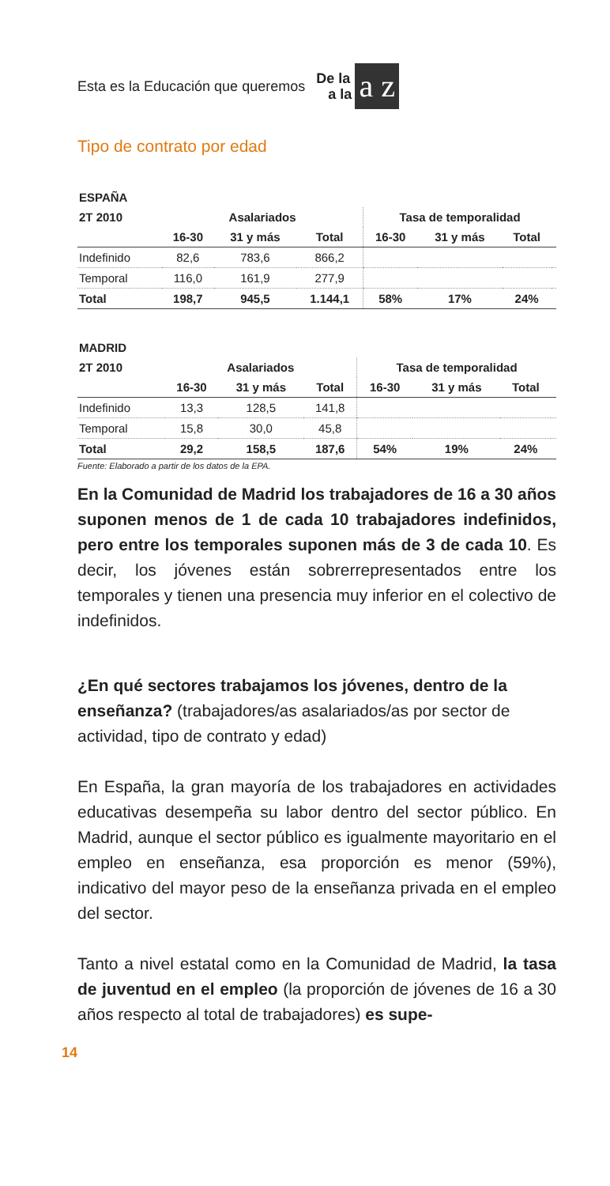Esta es la Educación que queremos De la
a la a z
Tipo de contrato por edad
| ESPAÑA | | | | | | | |
| 2T 2010 | Asalariados | | | Tasa de temporalidad | | | |
| | 16-30 | 31 y más | Total | 16-30 | 31 y más | Total | |
| Indefinido | 82,6 | 783,6 | 866,2 | | | | |
| Temporal | 116,0 | 161,9 | 277,9 | | | | |
| Total | 198,7 | 945,5 | 1.144,1 | 58% | 17% | 24% | |
| MADRID | | | | | | | |
| 2T 2010 | Asalariados | | | Tasa de temporalidad | | | |
| | 16-30 | 31 y más | Total | 16-30 | 31 y más | Total | |
| Indefinido | 13,3 | 128,5 | 141,8 | | | | |
| Temporal | 15,8 | 30,0 | 45,8 | | | | |
| Total | 29,2 | 158,5 | 187,6 | 54% | 19% | 24% | |
Fuente: Elaborado a partir de los datos de la EPA.
En la Comunidad de Madrid los trabajadores de 16 a 30 años suponen menos de 1 de cada 10 trabajadores indefinidos, pero entre los temporales suponen más de 3 de cada 10. Es decir, los jóvenes están sobrerrepresentados entre los temporales y tienen una presencia muy inferior en el colectivo de indefinidos.
¿En qué sectores trabajamos los jóvenes, dentro de la enseñanza? (trabajadores/as asalariados/as por sector de actividad, tipo de contrato y edad)
En España, la gran mayoría de los trabajadores en actividades educativas desempeña su labor dentro del sector público. En Madrid, aunque el sector público es igualmente mayoritario en el empleo en enseñanza, esa proporción es menor (59%), indicativo del mayor peso de la enseñanza privada en el empleo del sector.
Tanto a nivel estatal como en la Comunidad de Madrid, la tasa de juventud en el empleo (la proporción de jóvenes de 16 a 30 años respecto al total de trabajadores) es supe-
14